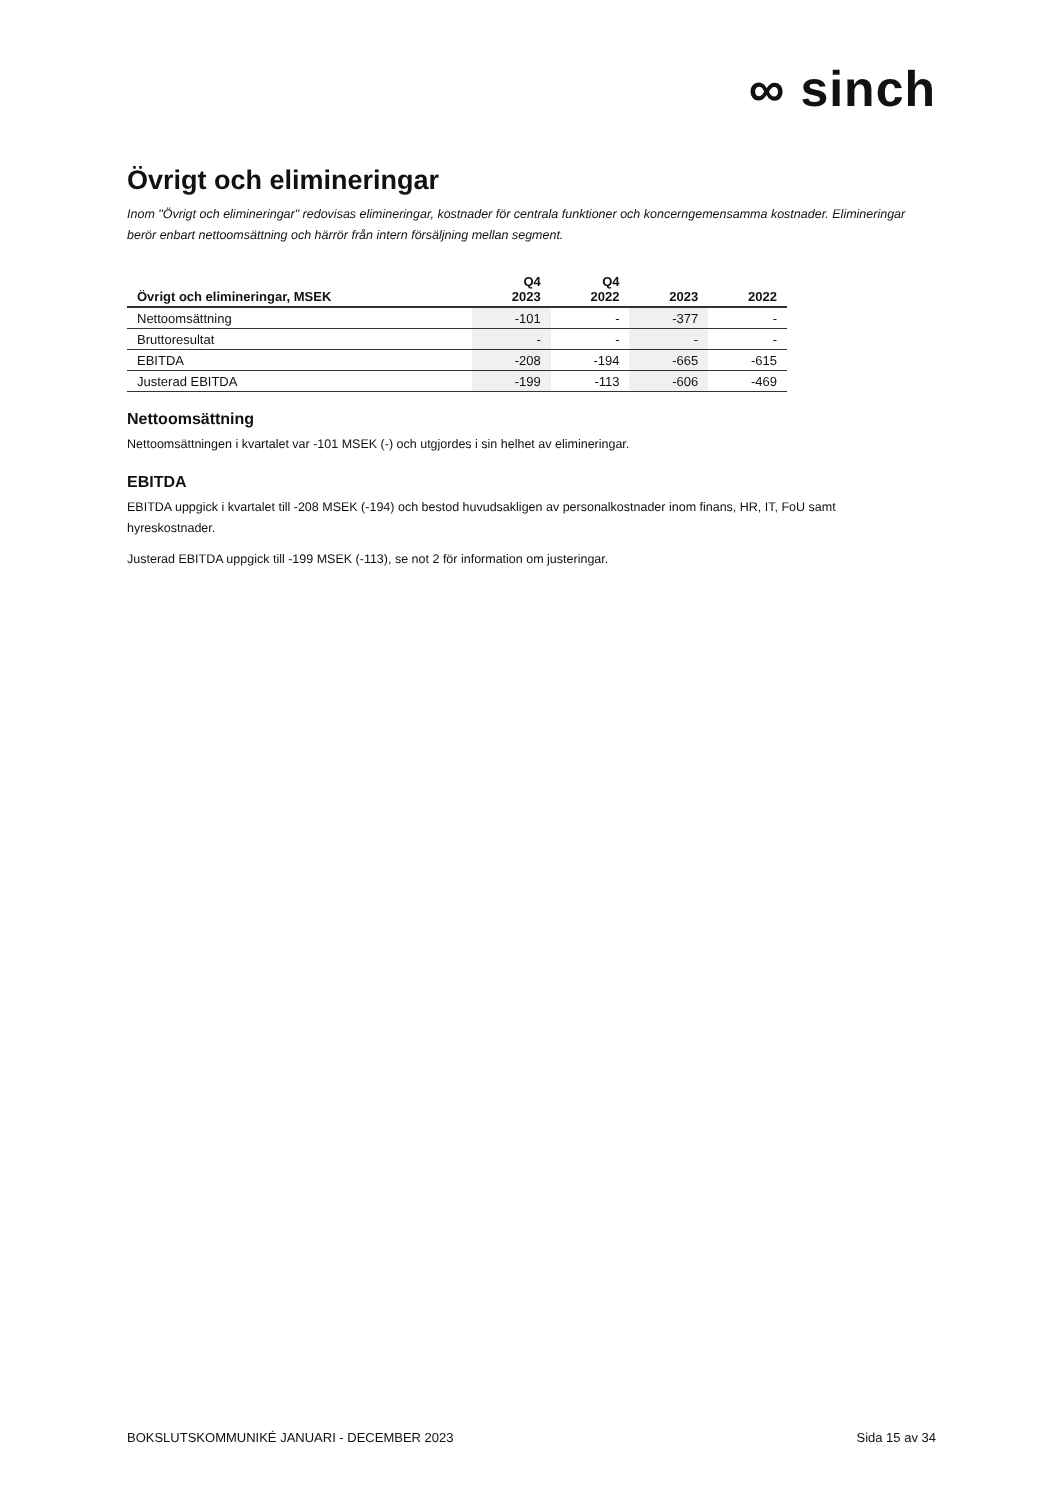∞ sinch
Övrigt och elimineringar
Inom "Övrigt och elimineringar" redovisas elimineringar, kostnader för centrala funktioner och koncerngemensamma kostnader. Elimineringar berör enbart nettoomsättning och härrör från intern försäljning mellan segment.
| Övrigt och elimineringar, MSEK | Q4 2023 | Q4 2022 | 2023 | 2022 |
| --- | --- | --- | --- | --- |
| Nettoomsättning | -101 | - | -377 | - |
| Bruttoresultat | - | - | - | - |
| EBITDA | -208 | -194 | -665 | -615 |
| Justerad EBITDA | -199 | -113 | -606 | -469 |
Nettoomsättning
Nettoomsättningen i kvartalet var -101 MSEK (-) och utgjordes i sin helhet av elimineringar.
EBITDA
EBITDA uppgick i kvartalet till -208 MSEK (-194) och bestod huvudsakligen av personalkostnader inom finans, HR, IT, FoU samt hyreskostnader.
Justerad EBITDA uppgick till -199 MSEK (-113), se not 2 för information om justeringar.
BOKSLUTSKOMMUNIKÉ JANUARI - DECEMBER 2023 Sida 15 av 34